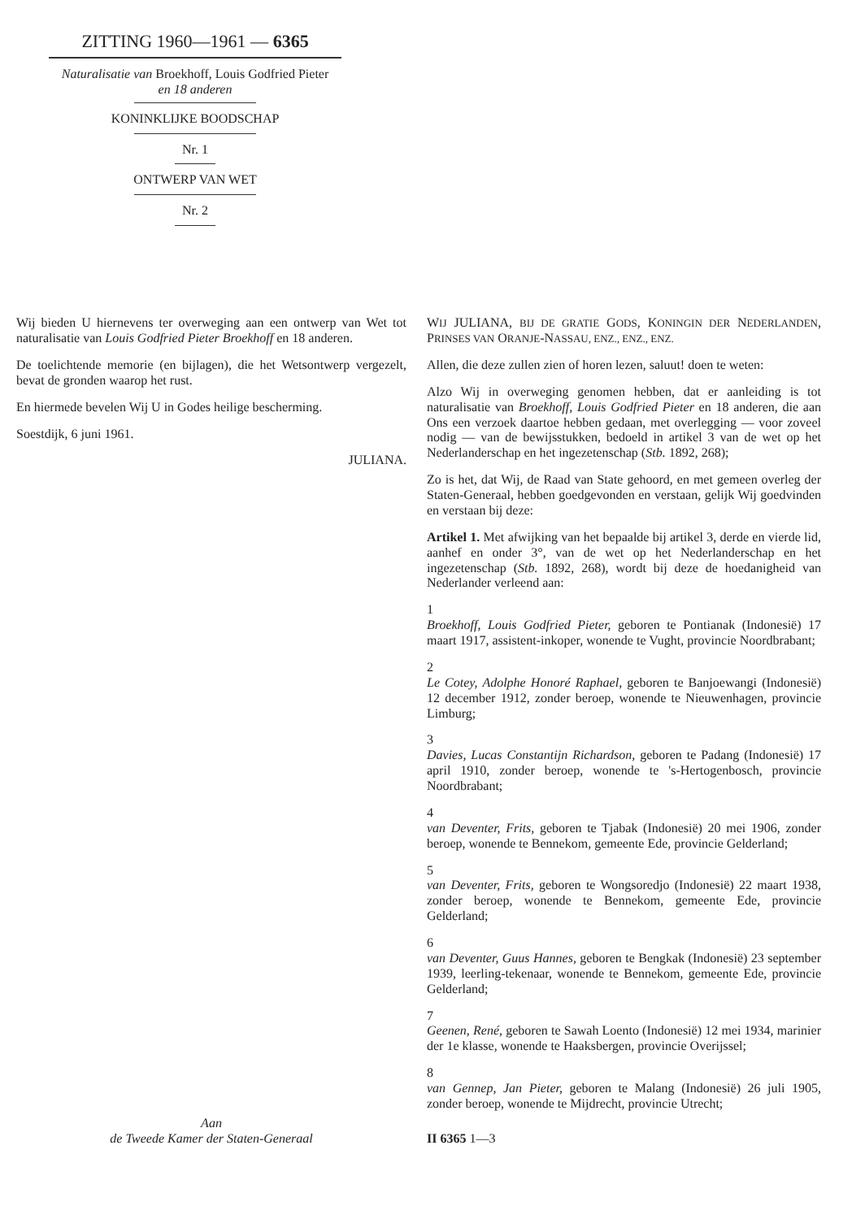ZITTING 1960—1961 — 6365
Naturalisatie van Broekhoff, Louis Godfried Pieter
en 18 anderen
KONINKLIJKE BOODSCHAP
Nr. 1
ONTWERP VAN WET
Nr. 2
Wij bieden U hiernevens ter overweging aan een ontwerp van Wet tot naturalisatie van Louis Godfried Pieter Broekhoff en 18 anderen.
De toelichtende memorie (en bijlagen), die het Wetsontwerp vergezelt, bevat de gronden waarop het rust.
En hiermede bevelen Wij U in Godes heilige bescherming.
Soestdijk, 6 juni 1961.
JULIANA.
Aan
de Tweede Kamer der Staten-Generaal
WIJ JULIANA, BIJ DE GRATIE GODS, KONINGIN DER NEDERLANDEN, PRINSES VAN ORANJE-NASSAU, ENZ., ENZ., ENZ.
Allen, die deze zullen zien of horen lezen, saluut! doen te weten:
Alzo Wij in overweging genomen hebben, dat er aanleiding is tot naturalisatie van Broekhoff, Louis Godfried Pieter en 18 anderen, die aan Ons een verzoek daartoe hebben gedaan, met overlegging — voor zoveel nodig — van de bewijsstukken, bedoeld in artikel 3 van de wet op het Nederlanderschap en het ingezetenschap (Stb. 1892, 268);
Zo is het, dat Wij, de Raad van State gehoord, en met gemeen overleg der Staten-Generaal, hebben goedgevonden en verstaan, gelijk Wij goedvinden en verstaan bij deze:
Artikel 1. Met afwijking van het bepaalde bij artikel 3, derde en vierde lid, aanhef en onder 3°, van de wet op het Nederlanderschap en het ingezetenschap (Stb. 1892, 268), wordt bij deze de hoedanigheid van Nederlander verleend aan:
1
Broekhoff, Louis Godfried Pieter, geboren te Pontianak (Indonesië) 17 maart 1917, assistent-inkoper, wonende te Vught, provincie Noordbrabant;
2
Le Cotey, Adolphe Honoré Raphael, geboren te Banjoewangi (Indonesië) 12 december 1912, zonder beroep, wonende te Nieuwenhagen, provincie Limburg;
3
Davies, Lucas Constantijn Richardson, geboren te Padang (Indonesië) 17 april 1910, zonder beroep, wonende te 's-Hertogenbosch, provincie Noordbrabant;
4
van Deventer, Frits, geboren te Tjabak (Indonesië) 20 mei 1906, zonder beroep, wonende te Bennekom, gemeente Ede, provincie Gelderland;
5
van Deventer, Frits, geboren te Wongsoredjo (Indonesië) 22 maart 1938, zonder beroep, wonende te Bennekom, gemeente Ede, provincie Gelderland;
6
van Deventer, Guus Hannes, geboren te Bengkak (Indonesië) 23 september 1939, leerling-tekenaar, wonende te Bennekom, gemeente Ede, provincie Gelderland;
7
Geenen, René, geboren te Sawah Loento (Indonesië) 12 mei 1934, marinier der 1e klasse, wonende te Haaksbergen, provincie Overijssel;
8
van Gennep, Jan Pieter, geboren te Malang (Indonesië) 26 juli 1905, zonder beroep, wonende te Mijdrecht, provincie Utrecht;
II 6365 1—3